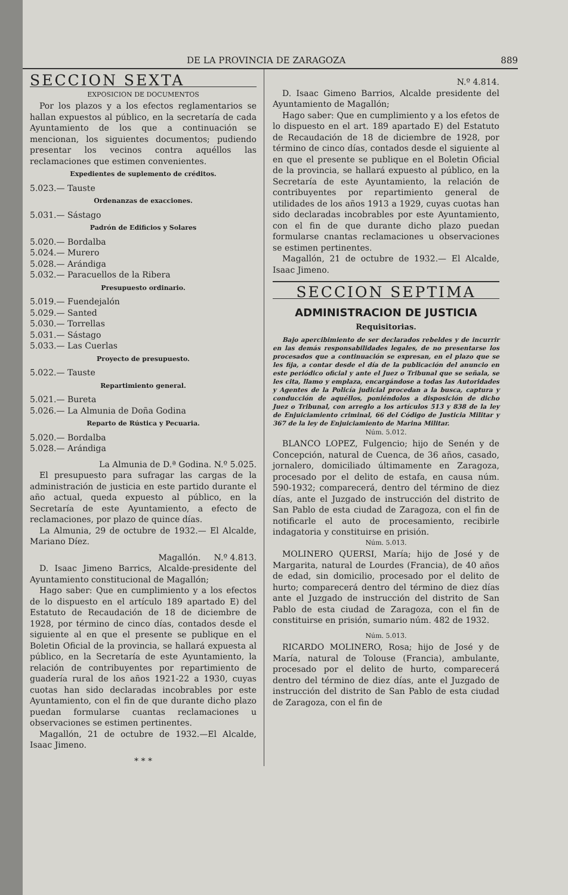DE LA PROVINCIA DE ZARAGOZA 889
SECCION SEXTA
EXPOSICION DE DOCUMENTOS
Por los plazos y a los efectos reglamentarios se hallan expuestos al público, en la secretaría de cada Ayuntamiento de los que a continuación se mencionan, los siguientes documentos; pudiendo presentar los vecinos contra aquéllos las reclamaciones que estimen convenientes.
Expedientes de suplemento de créditos.
5.023.— Tauste
Ordenanzas de exacciones.
5.031.— Sástago
Padrón de Edificios y Solares
5.020.— Bordalba
5.024.— Murero
5.028.— Arándiga
5.032.— Paracuellos de la Ribera
Presupuesto ordinario.
5.019.— Fuendejalón
5.029.— Santed
5.030.— Torrellas
5.031.— Sástago
5.033.— Las Cuerlas
Proyecto de presupuesto.
5.022.— Tauste
Repartimiento general.
5.021.— Bureta
5.026.— La Almunia de Doña Godina
Reparto de Rústica y Pecuaria.
5.020.— Bordalba
5.028.— Arándiga
La Almunia de D.ª Godina. N.º 5.025.
El presupuesto para sufragar las cargas de la administración de justicia en este partido durante el año actual, queda expuesto al público, en la Secretaría de este Ayuntamiento, a efecto de reclamaciones, por plazo de quince días.
La Almunia, 29 de octubre de 1932.— El Alcalde, Mariano Díez.
Magallón. N.º 4.813.
D. Isaac Jimeno Barrics, Alcalde-presidente del Ayuntamiento constitucional de Magallón;
Hago saber: Que en cumplimiento y a los efectos de lo dispuesto en el artículo 189 apartado E) del Estatuto de Recaudación de 18 de diciembre de 1928, por término de cinco días, contados desde el siguiente al en que el presente se publique en el Boletin Oficial de la provincia, se hallará expuesta al público, en la Secretaría de este Ayuntamiento, la relación de contribuyentes por repartimiento de guadería rural de los años 1921-22 a 1930, cuyas cuotas han sido declaradas incobrables por este Ayuntamiento, con el fin de que durante dicho plazo puedan formularse cuantas reclamaciones u observaciones se estimen pertinentes.
Magallón, 21 de octubre de 1932.—El Alcalde, Isaac Jimeno.
* * *
N.º 4.814.
D. Isaac Gimeno Barrios, Alcalde presidente del Ayuntamiento de Magallón;
Hago saber: Que en cumplimiento y a los efetos de lo dispuesto en el art. 189 apartado E) del Estatuto de Recaudación de 18 de diciembre de 1928, por término de cinco días, contados desde el siguiente al en que el presente se publique en el Boletin Oficial de la provincia, se hallará expuesto al público, en la Secretaría de este Ayuntamiento, la relación de contribuyentes por repartimiento general de utilidades de los años 1913 a 1929, cuyas cuotas han sido declaradas incobrables por este Ayuntamiento, con el fin de que durante dicho plazo puedan formularse cnantas reclamaciones u observaciones se estimen pertinentes.
Magallón, 21 de octubre de 1932.— El Alcalde, Isaac Jimeno.
SECCION SEPTIMA
ADMINISTRACION DE JUSTICIA
Requisitorias.
Bajo apercibimiento de ser declarados rebeldes y de incurrir en las demás responsabilidades legales, de no presentarse los procesados que a continuación se expresan, en el plazo que se les fija, a contar desde el día de la publicación del anuncio en este periódico oficial y ante el Juez o Tribunal que se señala, se les cita, llamo y emplaza, encargándose a todas las Autoridades y Agentes de la Policía judicial procedan a la busca, captura y conducción de aquéllos, poniéndolos a disposición de dicho Juez o Tribunal, con arreglo a los artículos 513 y 838 de la ley de Enjuiciamiento criminal, 66 del Código de Justicia Militar y 367 de la ley de Enjuiciamiento de Marina Militar.
Núm. 5.012.
BLANCO LOPEZ, Fulgencio; hijo de Senén y de Concepción, natural de Cuenca, de 36 años, casado, jornalero, domiciliado últimamente en Zaragoza, procesado por el delito de estafa, en causa núm. 590-1932; comparecerá, dentro del término de diez días, ante el Juzgado de instrucción del distrito de San Pablo de esta ciudad de Zaragoza, con el fin de notificarle el auto de procesamiento, recibirle indagatoria y constituirse en prisión.
Núm. 5.013.
MOLINERO QUERSI, María; hijo de José y de Margarita, natural de Lourdes (Francia), de 40 años de edad, sin domicilio, procesado por el delito de hurto; comparecerá dentro del término de diez días ante el Juzgado de instrucción del distrito de San Pablo de esta ciudad de Zaragoza, con el fin de constituirse en prisión, sumario núm. 482 de 1932.
Núm. 5.013.
RICARDO MOLINERO, Rosa; hijo de José y de María, natural de Tolouse (Francia), ambulante, procesado por el delito de hurto, comparecerá dentro del término de diez días, ante el Juzgado de instrucción del distrito de San Pablo de esta ciudad de Zaragoza, con el fin de